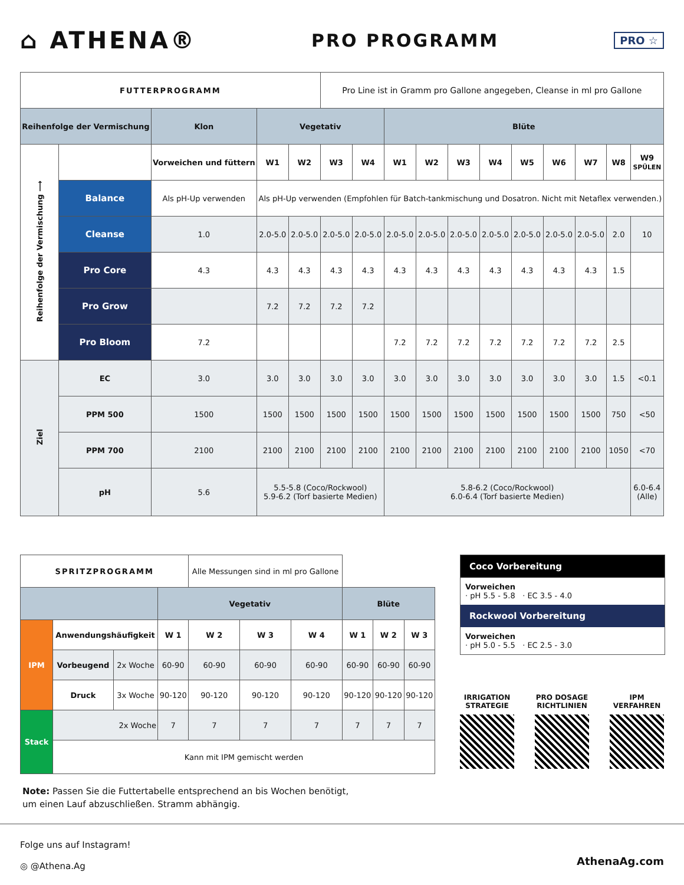⌂ ATHENA®
PRO PROGRAMM
PRO ☆
| FUTTERPROGRAMM | | | | | Pro Line ist in Gramm pro Gallone angegeben, Cleanse in ml pro Gallone | | | | | | | | | | |
| Reihenfolge der Vermischung | | Klon | Vegetativ | | | | Blüte | | | | | | | | |
| Reihenfolge der Vermischung ⟶ | | Vorweichen und füttern | W1 | W2 | W3 | W4 | W1 | W2 | W3 | W4 | W5 | W6 | W7 | W8 | W9 SPÜLEN |
| | Balance | Als pH-Up verwenden | Als pH-Up verwenden (Empfohlen für Batch-tankmischung und Dosatron. Nicht mit Netaflex verwenden.) | | | | | | | | | | | | |
| | Cleanse | 1.0 | 2.0-5.0 | 2.0-5.0 | 2.0-5.0 | 2.0-5.0 | 2.0-5.0 | 2.0-5.0 | 2.0-5.0 | 2.0-5.0 | 2.0-5.0 | 2.0-5.0 | 2.0-5.0 | 2.0 | 10 |
| | Pro Core | 4.3 | 4.3 | 4.3 | 4.3 | 4.3 | 4.3 | 4.3 | 4.3 | 4.3 | 4.3 | 4.3 | 4.3 | 1.5 | |
| | Pro Grow | | 7.2 | 7.2 | 7.2 | 7.2 | | | | | | | | | |
| | Pro Bloom | 7.2 | | | | | 7.2 | 7.2 | 7.2 | 7.2 | 7.2 | 7.2 | 7.2 | 2.5 | |
| Ziel | EC | 3.0 | 3.0 | 3.0 | 3.0 | 3.0 | 3.0 | 3.0 | 3.0 | 3.0 | 3.0 | 3.0 | 3.0 | 1.5 | <0.1 |
| | PPM 500 | 1500 | 1500 | 1500 | 1500 | 1500 | 1500 | 1500 | 1500 | 1500 | 1500 | 1500 | 1500 | 750 | <50 |
| | PPM 700 | 2100 | 2100 | 2100 | 2100 | 2100 | 2100 | 2100 | 2100 | 2100 | 2100 | 2100 | 2100 | 1050 | <70 |
| | pH | 5.6 | 5.5-5.8 (Coco/Rockwool) 5.9-6.2 (Torf basierte Medien) | | | | 5.8-6.2 (Coco/Rockwool) 6.0-6.4 (Torf basierte Medien) | | | | | | | | 6.0-6.4 (Alle) |
| SPRITZPROGRAMM | | | | Alle Messungen sind in ml pro Gallone | | | | | |
| | | | Vegetativ | | | | Blüte | | |
| IPM | Anwendungshäufigkeit | | W 1 | W 2 | W 3 | W 4 | W 1 | W 2 | W 3 |
| | Vorbeugend | 2x Woche | 60-90 | 60-90 | 60-90 | 60-90 | 60-90 | 60-90 | 60-90 |
| | Druck | 3x Woche | 90-120 | 90-120 | 90-120 | 90-120 | 90-120 | 90-120 | 90-120 |
| Stack | 2x Woche | | 7 | 7 | 7 | 7 | 7 | 7 | 7 |
| | Kann mit IPM gemischt werden | | | | | | | | |
Coco Vorbereitung
Vorweichen
· pH 5.5 - 5.8 · EC 3.5 - 4.0
Rockwool Vorbereitung
Vorweichen
· pH 5.0 - 5.5 · EC 2.5 - 3.0
IRRIGATION
STRATEGIE
PRO DOSAGE
RICHTLINIEN
IPM
VERFAHREN
Note: Passen Sie die Futtertabelle entsprechend an bis Wochen benötigt, um einen Lauf abzuschließen. Stramm abhängig.
Folge uns auf Instagram!
◎ @Athena.Ag
AthenaAg.com